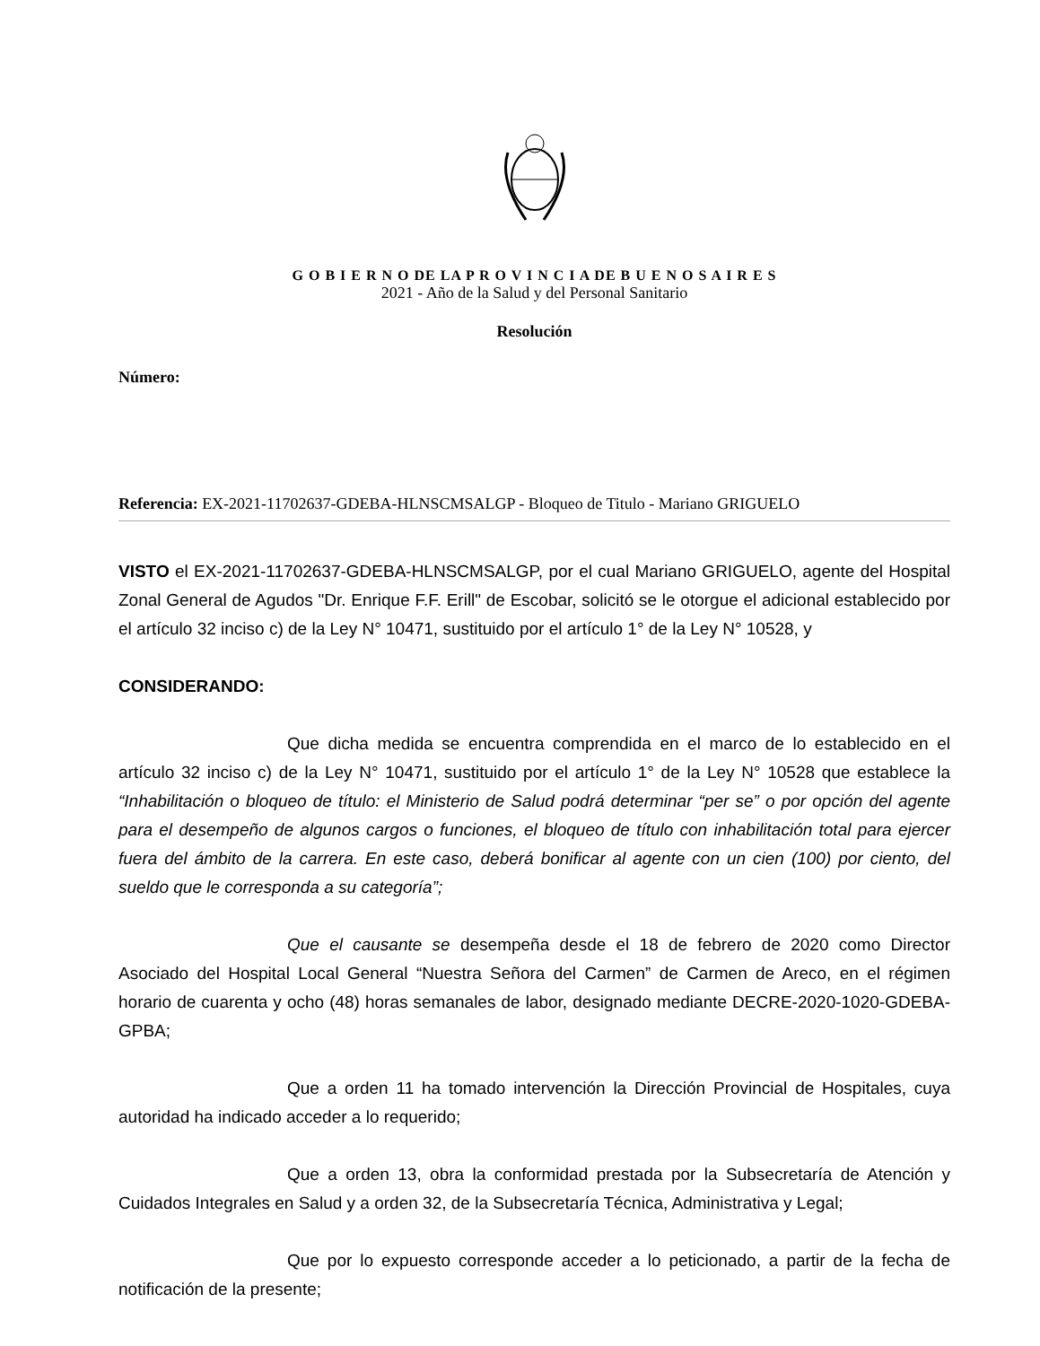G O B I E R N O DE LA P R O V I N C I A DE B U E N O S A I R E S
2021 - Año de la Salud y del Personal Sanitario
Resolución
Número:
Referencia: EX-2021-11702637-GDEBA-HLNSCMSALGP - Bloqueo de Titulo - Mariano GRIGUELO
VISTO el EX-2021-11702637-GDEBA-HLNSCMSALGP, por el cual Mariano GRIGUELO, agente del Hospital Zonal General de Agudos "Dr. Enrique F.F. Erill" de Escobar, solicitó se le otorgue el adicional establecido por el artículo 32 inciso c) de la Ley N° 10471, sustituido por el artículo 1° de la Ley N° 10528, y
CONSIDERANDO:
Que dicha medida se encuentra comprendida en el marco de lo establecido en el artículo 32 inciso c) de la Ley N° 10471, sustituido por el artículo 1° de la Ley N° 10528 que establece la “Inhabilitación o bloqueo de título: el Ministerio de Salud podrá determinar “per se” o por opción del agente para el desempeño de algunos cargos o funciones, el bloqueo de título con inhabilitación total para ejercer fuera del ámbito de la carrera. En este caso, deberá bonificar al agente con un cien (100) por ciento, del sueldo que le corresponda a su categoría”;
Que el causante se desempeña desde el 18 de febrero de 2020 como Director Asociado del Hospital Local General “Nuestra Señora del Carmen” de Carmen de Areco, en el régimen horario de cuarenta y ocho (48) horas semanales de labor, designado mediante DECRE-2020-1020-GDEBA-GPBA;
Que a orden 11 ha tomado intervención la Dirección Provincial de Hospitales, cuya autoridad ha indicado acceder a lo requerido;
Que a orden 13, obra la conformidad prestada por la Subsecretaría de Atención y Cuidados Integrales en Salud y a orden 32, de la Subsecretaría Técnica, Administrativa y Legal;
Que por lo expuesto corresponde acceder a lo peticionado, a partir de la fecha de notificación de la presente;